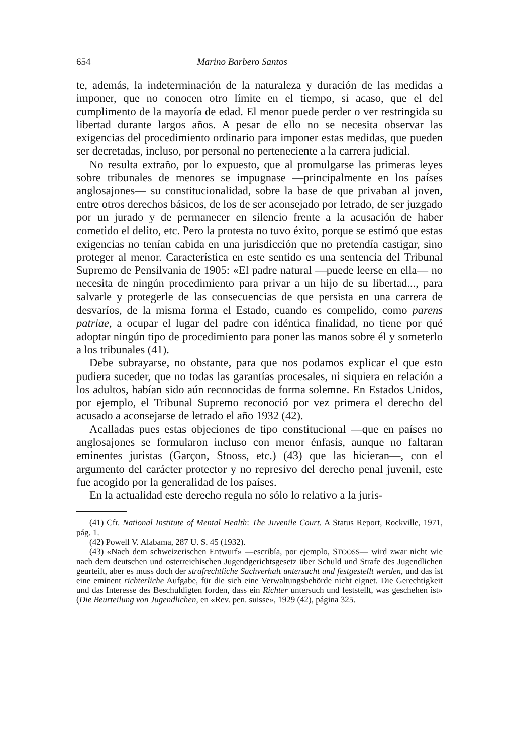654 Marino Barbero Santos
te, además, la indeterminación de la naturaleza y duración de las medidas a imponer, que no conocen otro límite en el tiempo, si acaso, que el del cumplimento de la mayoría de edad. El menor puede perder o ver restringida su libertad durante largos años. A pesar de ello no se necesita observar las exigencias del procedimiento ordinario para imponer estas medidas, que pueden ser decretadas, incluso, por personal no perteneciente a la carrera judicial.
No resulta extraño, por lo expuesto, que al promulgarse las primeras leyes sobre tribunales de menores se impugnase —principalmente en los países anglosajones— su constitucionalidad, sobre la base de que privaban al joven, entre otros derechos básicos, de los de ser aconsejado por letrado, de ser juzgado por un jurado y de permanecer en silencio frente a la acusación de haber cometido el delito, etc. Pero la protesta no tuvo éxito, porque se estimó que estas exigencias no tenían cabida en una jurisdicción que no pretendía castigar, sino proteger al menor. Característica en este sentido es una sentencia del Tribunal Supremo de Pensilvania de 1905: «El padre natural —puede leerse en ella— no necesita de ningún procedimiento para privar a un hijo de su libertad..., para salvarle y protegerle de las consecuencias de que persista en una carrera de desvaríos, de la misma forma el Estado, cuando es compelido, como parens patriae, a ocupar el lugar del padre con idéntica finalidad, no tiene por qué adoptar ningún tipo de procedimiento para poner las manos sobre él y someterlo a los tribunales (41).
Debe subrayarse, no obstante, para que nos podamos explicar el que esto pudiera suceder, que no todas las garantías procesales, ni siquiera en relación a los adultos, habían sido aún reconocidas de forma solemne. En Estados Unidos, por ejemplo, el Tribunal Supremo reconoció por vez primera el derecho del acusado a aconsejarse de letrado el año 1932 (42).
Acalladas pues estas objeciones de tipo constitucional —que en países no anglosajones se formularon incluso con menor énfasis, aunque no faltaran eminentes juristas (Garçon, Stooss, etc.) (43) que las hicieran—, con el argumento del carácter protector y no represivo del derecho penal juvenil, este fue acogido por la generalidad de los países.
En la actualidad este derecho regula no sólo lo relativo a la juris-
(41) Cfr. National Institute of Mental Health: The Juvenile Court. A Status Report, Rockville, 1971, pág. 1.
(42) Powell V. Alabama, 287 U. S. 45 (1932).
(43) «Nach dem schweizerischen Entwurf» —escribía, por ejemplo, STOOSS— wird zwar nicht wie nach dem deutschen und osterreichischen Jugendgerichtsgesetz über Schuld und Strafe des Jugendlichen geurteilt, aber es muss doch der strafrechtliche Sachverhalt untersucht und festgestellt werden, und das ist eine eminent richterliche Aufgabe, für die sich eine Verwaltungsbehörde nicht eignet. Die Gerechtigkeit und das Interesse des Beschuldigten forden, dass ein Richter untersuch und feststellt, was geschehen ist» (Die Beurteilung von Jugendlichen, en «Rev. pen. suisse», 1929 (42), página 325.